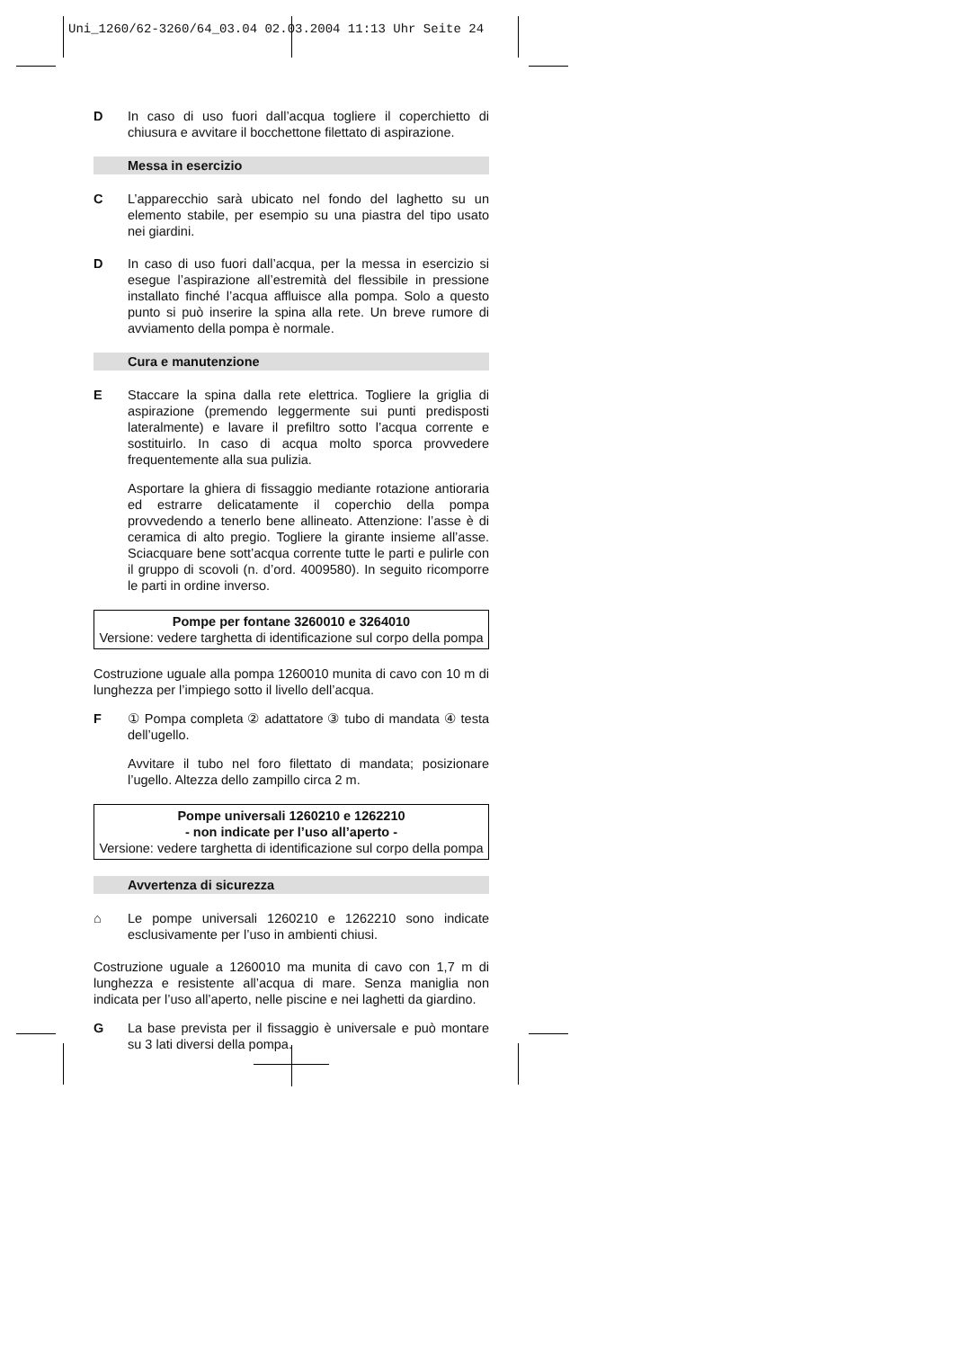Uni_1260/62-3260/64_03.04 02.03.2004 11:13 Uhr Seite 24
D In caso di uso fuori dall’acqua togliere il coperchietto di chiusura e avvitare il bocchettone filettato di aspirazione.
Messa in esercizio
C L’apparecchio sarà ubicato nel fondo del laghetto su un elemento stabile, per esempio su una piastra del tipo usato nei giardini.
D In caso di uso fuori dall’acqua, per la messa in esercizio si esegue l’aspirazione all’estremità del flessibile in pressione installato finché l’acqua affluisce alla pompa. Solo a questo punto si può inserire la spina alla rete. Un breve rumore di avviamento della pompa è normale.
Cura e manutenzione
E Staccare la spina dalla rete elettrica. Togliere la griglia di aspirazione (premendo leggermente sui punti predisposti lateralmente) e lavare il prefiltro sotto l’acqua corrente e sostituirlo. In caso di acqua molto sporca provvedere frequentemente alla sua pulizia.
Asportare la ghiera di fissaggio mediante rotazione antioraria ed estrarre delicatamente il coperchio della pompa provvedendo a tenerlo bene allineato. Attenzione: l’asse è di ceramica di alto pregio. Togliere la girante insieme all’asse. Sciacquare bene sott’acqua corrente tutte le parti e pulirle con il gruppo di scovoli (n. d’ord. 4009580). In seguito ricomporre le parti in ordine inverso.
Pompe per fontane 3260010 e 3264010
Versione: vedere targhetta di identificazione sul corpo della pompa
Costruzione uguale alla pompa 1260010 munita di cavo con 10 m di lunghezza per l’impiego sotto il livello dell’acqua.
F ① Pompa completa ② adattatore ③ tubo di mandata ④ testa dell’ugello.
Avvitare il tubo nel foro filettato di mandata; posizionare l’ugello. Altezza dello zampillo circa 2 m.
Pompe universali 1260210 e 1262210
- non indicate per l’uso all’aperto -
Versione: vedere targhetta di identificazione sul corpo della pompa
Avvertenza di sicurezza
⌂ Le pompe universali 1260210 e 1262210 sono indicate esclusivamente per l’uso in ambienti chiusi.
Costruzione uguale a 1260010 ma munita di cavo con 1,7 m di lunghezza e resistente all’acqua di mare. Senza maniglia non indicata per l’uso all’aperto, nelle piscine e nei laghetti da giardino.
G La base prevista per il fissaggio è universale e può montare su 3 lati diversi della pompa.